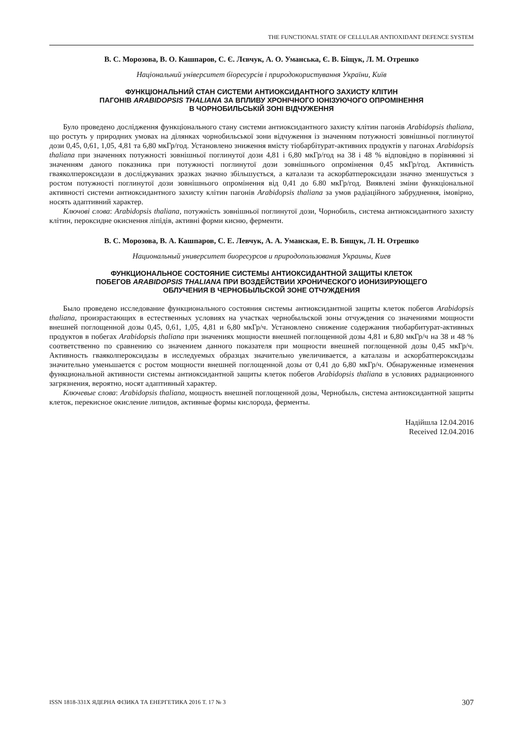THE FUNCTIONAL STATE OF CELLULAR ANTIOXIDANT DEFENCE SYSTEM
В. С. Морозова, В. О. Кашпаров, С. Є. Лєвчук, А. О. Уманська, Є. В. Біщук, Л. М. Отрешко
Національний університет біоресурсів і природокористування України, Київ
ФУНКЦІОНАЛЬНИЙ СТАН СИСТЕМИ АНТИОКСИДАНТНОГО ЗАХИСТУ КЛІТИН
ПАГОНІВ ARABIDOPSIS THALIANA ЗА ВПЛИВУ ХРОНІЧНОГО ІОНІЗУЮЧОГО ОПРОМІНЕННЯ
В ЧОРНОБИЛЬСЬКІЙ ЗОНІ ВІДЧУЖЕННЯ
Було проведено дослідження функціонального стану системи антиоксидантного захисту клітин пагонів Arabidopsis thaliana, що ростуть у природних умовах на ділянках чорнобильської зони відчуження із значенням потужності зовнішньої поглинутої дози 0,45, 0,61, 1,05, 4,81 та 6,80 мкГр/год. Установлено зниження вмісту тіобарбітурат-активних продуктів у пагонах Arabidopsis thaliana при значеннях потужності зовнішньої поглинутої дози 4,81 і 6,80 мкГр/год на 38 і 48 % відповідно в порівнянні зі значенням даного показника при потужності поглинутої дози зовнішнього опромінення 0,45 мкГр/год. Активність гваяколпероксидази в досліджуваних зразках значно збільшується, а каталази та аскорбатпероксидази значно зменшується з ростом потужності поглинутої дози зовнішнього опромінення від 0,41 до 6.80 мкГр/год. Виявлені зміни функціональної активності системи антиоксидантного захисту клітин пагонів Arabidopsis thaliana за умов радіаційного забруднення, імовірно, носять адаптивний характер.
Ключові слова: Arabidopsis thaliana, потужність зовнішньої поглинутої дози, Чорнобиль, система антиоксидантного захисту клітин, пероксидне окиснення ліпідів, активні форми кисню, ферменти.
В. С. Морозова, В. А. Кашпаров, С. Е. Левчук, А. А. Уманская, Е. В. Бищук, Л. Н. Отрешко
Национальный университет биоресурсов и природопользования Украины, Киев
ФУНКЦИОНАЛЬНОЕ СОСТОЯНИЕ СИСТЕМЫ АНТИОКСИДАНТНОЙ ЗАЩИТЫ КЛЕТОК
ПОБЕГОВ ARABIDOPSIS THALIANA ПРИ ВОЗДЕЙСТВИИ ХРОНИЧЕСКОГО ИОНИЗИРУЮЩЕГО
ОБЛУЧЕНИЯ В ЧЕРНОБЫЛЬСКОЙ ЗОНЕ ОТЧУЖДЕНИЯ
Было проведено исследование функционального состояния системы антиоксидантной защиты клеток побегов Arabidopsis thaliana, произрастающих в естественных условиях на участках чернобыльской зоны отчуждения со значениями мощности внешней поглощенной дозы 0,45, 0,61, 1,05, 4,81 и 6,80 мкГр/ч. Установлено снижение содержания тиобарбитурат-активных продуктов в побегах Arabidopsis thaliana при значениях мощности внешней поглощенной дозы 4,81 и 6,80 мкГр/ч на 38 и 48 % соответственно по сравнению со значением данного показателя при мощности внешней поглощенной дозы 0,45 мкГр/ч. Активность гваяколпероксидазы в исследуемых образцах значительно увеличивается, а каталазы и аскорбатпероксидазы значительно уменьшается с ростом мощности внешней поглощенной дозы от 0,41 до 6,80 мкГр/ч. Обнаруженные изменения функциональной активности системы антиоксидантной защиты клеток побегов Arabidopsis thaliana в условиях радиационного загрязнения, вероятно, носят адаптивный характер.
Ключевые слова: Arabidopsis thaliana, мощность внешней поглощенной дозы, Чернобыль, система антиоксидантной защиты клеток, перекисное окисление липидов, активные формы кислорода, ферменты.
Надійшла 12.04.2016
Received 12.04.2016
ISSN 1818-331X ЯДЕРНА ФІЗИКА ТА ЕНЕРГЕТИКА 2016 Т. 17 № 3 307